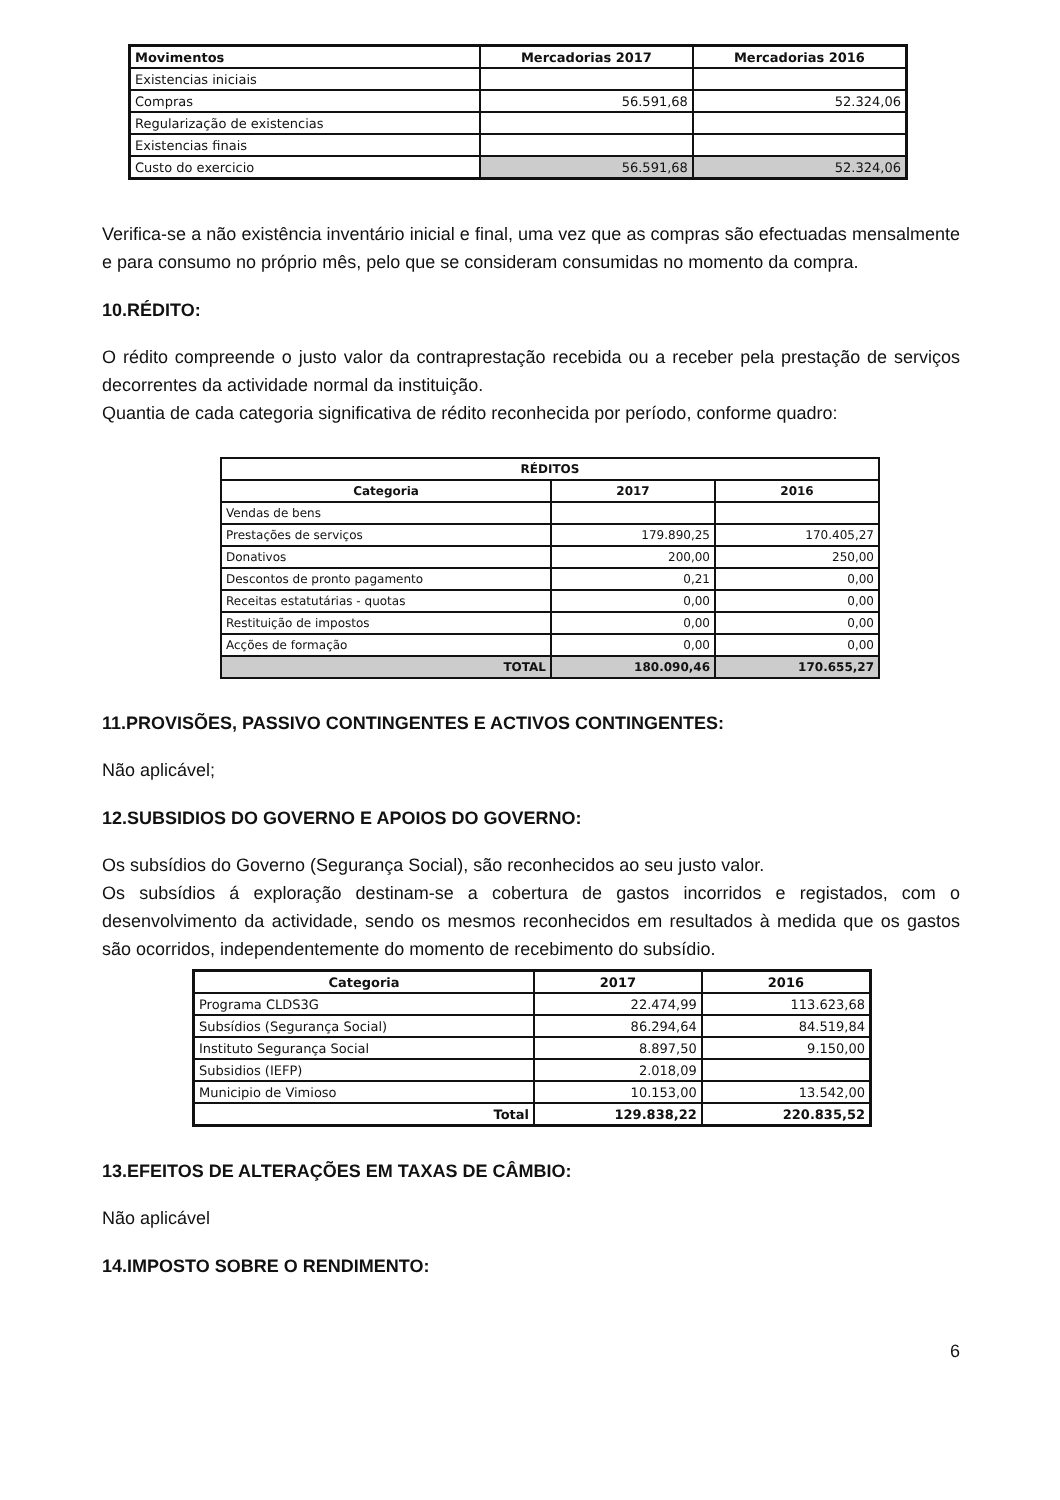| Movimentos | Mercadorias 2017 | Mercadorias 2016 |
| --- | --- | --- |
| Existencias iniciais | | |
| Compras | 56.591,68 | 52.324,06 |
| Regularização de existencias | | |
| Existencias finais | | |
| Custo do exercicio | 56.591,68 | 52.324,06 |
Verifica-se a não existência inventário inicial e final, uma vez que as compras são efectuadas mensalmente e para consumo no próprio mês, pelo que se consideram consumidas no momento da compra.
10.RÉDITO:
O rédito compreende o justo valor da contraprestação recebida ou a receber pela prestação de serviços decorrentes da actividade normal da instituição.
Quantia de cada categoria significativa de rédito reconhecida por período, conforme quadro:
| RÉDITOS | | |
| --- | --- | --- |
| Categoria | 2017 | 2016 |
| Vendas de bens | | |
| Prestações de serviços | 179.890,25 | 170.405,27 |
| Donativos | 200,00 | 250,00 |
| Descontos de pronto pagamento | 0,21 | 0,00 |
| Receitas estatutárias - quotas | 0,00 | 0,00 |
| Restituição de impostos | 0,00 | 0,00 |
| Acções de formação | 0,00 | 0,00 |
| TOTAL | 180.090,46 | 170.655,27 |
11.PROVISÕES, PASSIVO CONTINGENTES E ACTIVOS CONTINGENTES:
Não aplicável;
12.SUBSIDIOS DO GOVERNO E APOIOS DO GOVERNO:
Os subsídios do Governo (Segurança Social), são reconhecidos ao seu justo valor.
Os subsídios á exploração destinam-se a cobertura de gastos incorridos e registados, com o desenvolvimento da actividade, sendo os mesmos reconhecidos em resultados à medida que os gastos são ocorridos, independentemente do momento de recebimento do subsídio.
| Categoria | 2017 | 2016 |
| --- | --- | --- |
| Programa CLDS3G | 22.474,99 | 113.623,68 |
| Subsídios (Segurança Social) | 86.294,64 | 84.519,84 |
| Instituto Segurança Social | 8.897,50 | 9.150,00 |
| Subsidios (IEFP) | 2.018,09 | |
| Municipio de Vimioso | 10.153,00 | 13.542,00 |
| Total | 129.838,22 | 220.835,52 |
13.EFEITOS DE ALTERAÇÕES EM TAXAS DE CÂMBIO:
Não aplicável
14.IMPOSTO SOBRE O RENDIMENTO:
6